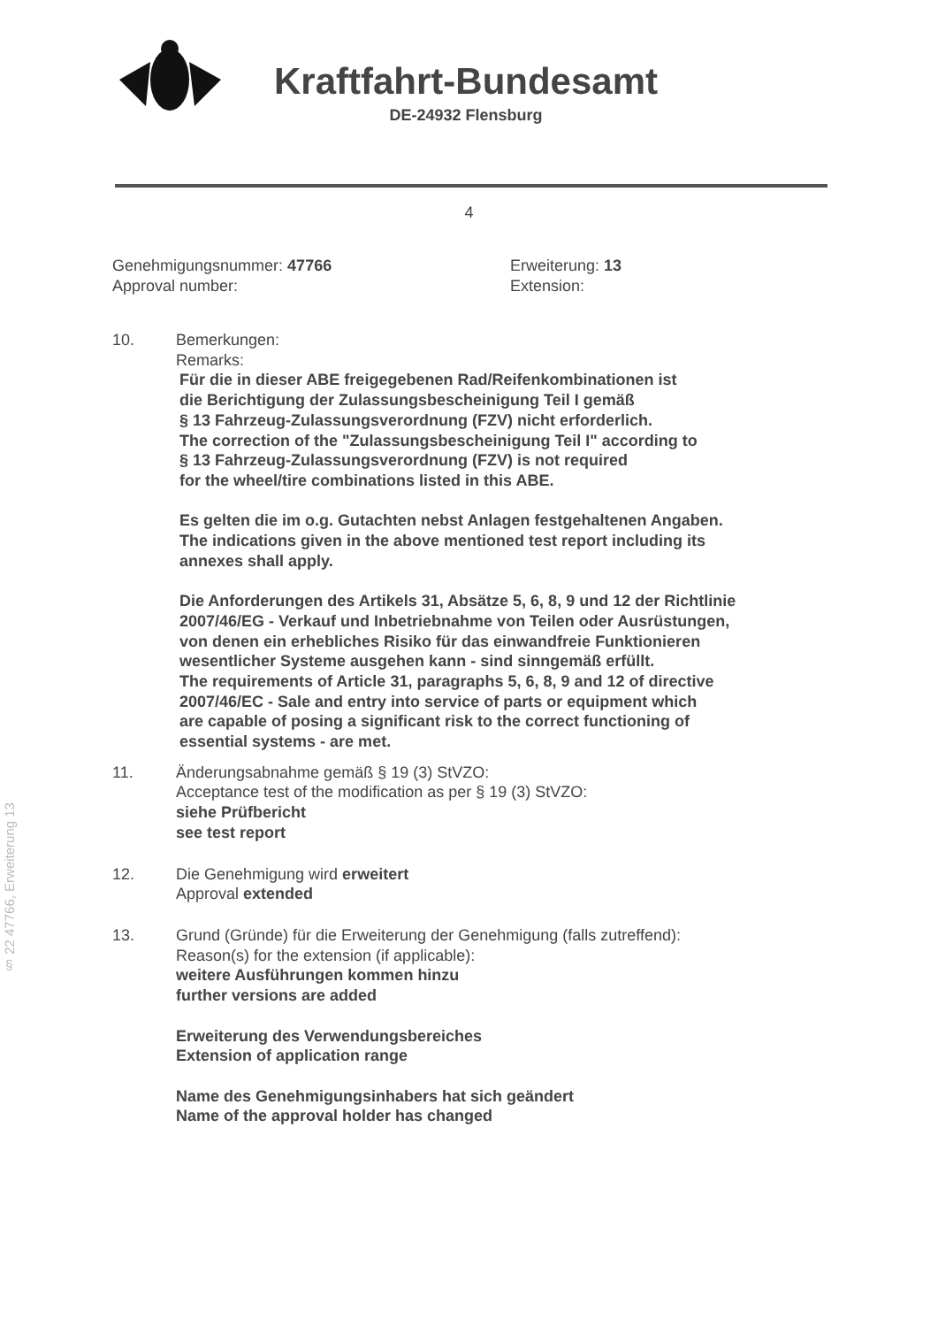§ 22 47766, Erweiterung 13
Kraftfahrt-Bundesamt
DE-24932 Flensburg
4
Genehmigungsnummer: 47766
Approval number:
Erweiterung: 13
Extension:
10. Bemerkungen:
Remarks:
Für die in dieser ABE freigegebenen Rad/Reifenkombinationen ist
die Berichtigung der Zulassungsbescheinigung Teil I gemäß
§ 13 Fahrzeug-Zulassungsverordnung (FZV) nicht erforderlich.
The correction of the "Zulassungsbescheinigung Teil I" according to
§ 13 Fahrzeug-Zulassungsverordnung (FZV) is not required
for the wheel/tire combinations listed in this ABE.
Es gelten die im o.g. Gutachten nebst Anlagen festgehaltenen Angaben.
The indications given in the above mentioned test report including its
annexes shall apply.
Die Anforderungen des Artikels 31, Absätze 5, 6, 8, 9 und 12 der Richtlinie
2007/46/EG - Verkauf und Inbetriebnahme von Teilen oder Ausrüstungen,
von denen ein erhebliches Risiko für das einwandfreie Funktionieren
wesentlicher Systeme ausgehen kann - sind sinngemäß erfüllt.
The requirements of Article 31, paragraphs 5, 6, 8, 9 and 12 of directive
2007/46/EC - Sale and entry into service of parts or equipment which
are capable of posing a significant risk to the correct functioning of
essential systems - are met.
11. Änderungsabnahme gemäß § 19 (3) StVZO:
Acceptance test of the modification as per § 19 (3) StVZO:
siehe Prüfbericht
see test report
12. Die Genehmigung wird erweitert
Approval extended
13. Grund (Gründe) für die Erweiterung der Genehmigung (falls zutreffend):
Reason(s) for the extension (if applicable):
weitere Ausführungen kommen hinzu
further versions are added
Erweiterung des Verwendungsbereiches
Extension of application range
Name des Genehmigungsinhabers hat sich geändert
Name of the approval holder has changed